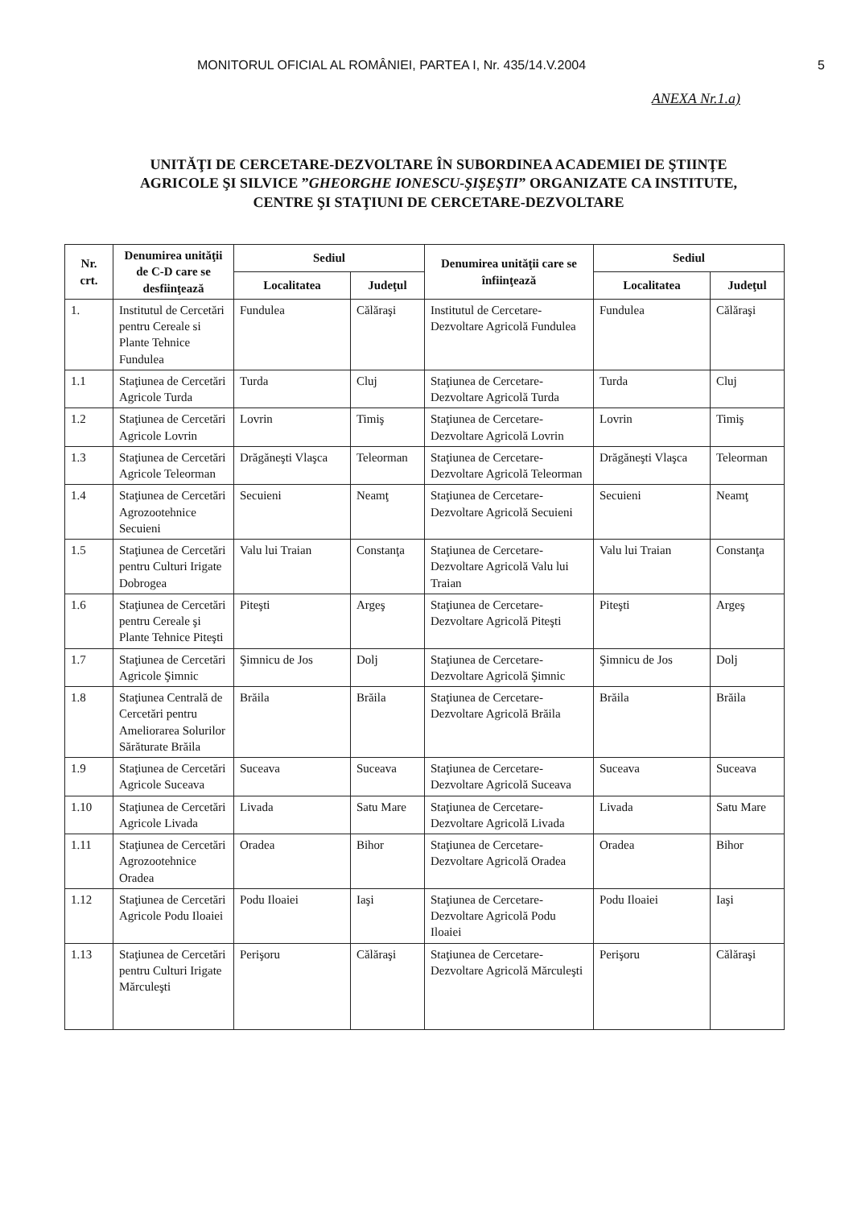MONITORUL OFICIAL AL ROMÂNIEI, PARTEA I, Nr. 435/14.V.2004 5
ANEXA Nr.1.a)
UNITĂŢI DE CERCETARE-DEZVOLTARE ÎN SUBORDINEA ACADEMIEI DE ŞTIINŢE AGRICOLE ŞI SILVICE ”GHEORGHE IONESCU-ŞIŞEŞTI” ORGANIZATE CA INSTITUTE, CENTRE ŞI STAŢIUNI DE CERCETARE-DEZVOLTARE
| Nr. crt. | Denumirea unităţii de C-D care se desfiinţează | Sediul | | Denumirea unităţii care se înfiinţează | Sediul | |
| --- | --- | --- | --- | --- | --- | --- |
| | | Localitatea | Judeţul | | Localitatea | Judeţul |
| 1. | Institutul de Cercetări pentru Cereale si Plante Tehnice Fundulea | Fundulea | Călăraşi | Institutul de Cercetare-Dezvoltare Agricolă Fundulea | Fundulea | Călăraşi |
| 1.1 | Staţiunea de Cercetări Agricole Turda | Turda | Cluj | Staţiunea de Cercetare-Dezvoltare Agricolă Turda | Turda | Cluj |
| 1.2 | Staţiunea de Cercetări Agricole Lovrin | Lovrin | Timiş | Staţiunea de Cercetare-Dezvoltare Agricolă Lovrin | Lovrin | Timiş |
| 1.3 | Staţiunea de Cercetări Agricole Teleorman | Drăgăneşti Vlaşca | Teleorman | Staţiunea de Cercetare-Dezvoltare Agricolă Teleorman | Drăgăneşti Vlaşca | Teleorman |
| 1.4 | Staţiunea de Cercetări Agrozootehnice Secuieni | Secuieni | Neamţ | Staţiunea de Cercetare-Dezvoltare Agricolă Secuieni | Secuieni | Neamţ |
| 1.5 | Staţiunea de Cercetări pentru Culturi Irigate Dobrogea | Valu lui Traian | Constanţa | Staţiunea de Cercetare-Dezvoltare Agricolă Valu lui Traian | Valu lui Traian | Constanţa |
| 1.6 | Staţiunea de Cercetări pentru Cereale şi Plante Tehnice Piteşti | Piteşti | Argeş | Staţiunea de Cercetare-Dezvoltare Agricolă Piteşti | Piteşti | Argeş |
| 1.7 | Staţiunea de Cercetări Agricole Şimnic | Şimnicu de Jos | Dolj | Staţiunea de Cercetare-Dezvoltare Agricolă Şimnic | Şimnicu de Jos | Dolj |
| 1.8 | Staţiunea Centrală de Cercetări pentru Ameliorarea Solurilor Sărăturate Brăila | Brăila | Brăila | Staţiunea de Cercetare-Dezvoltare Agricolă Brăila | Brăila | Brăila |
| 1.9 | Staţiunea de Cercetări Agricole Suceava | Suceava | Suceava | Staţiunea de Cercetare-Dezvoltare Agricolă Suceava | Suceava | Suceava |
| 1.10 | Staţiunea de Cercetări Agricole Livada | Livada | Satu Mare | Staţiunea de Cercetare-Dezvoltare Agricolă Livada | Livada | Satu Mare |
| 1.11 | Staţiunea de Cercetări Agrozootehnice Oradea | Oradea | Bihor | Staţiunea de Cercetare-Dezvoltare Agricolă Oradea | Oradea | Bihor |
| 1.12 | Staţiunea de Cercetări Agricole Podu Iloaiei | Podu Iloaiei | Iaşi | Staţiunea de Cercetare-Dezvoltare Agricolă Podu Iloaiei | Podu Iloaiei | Iaşi |
| 1.13 | Staţiunea de Cercetări pentru Culturi Irigate Mărculeşti | Perişoru | Călăraşi | Staţiunea de Cercetare-Dezvoltare Agricolă Mărculeşti | Perişoru | Călăraşi |